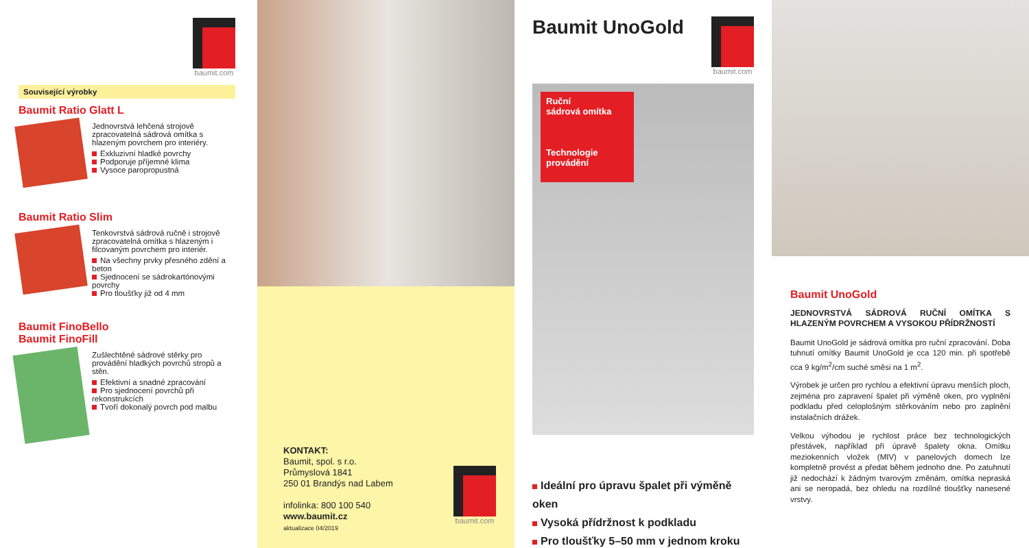baumit.com
Související výrobky
Baumit Ratio Glatt L
Jednovrstvá lehčená strojově zpracovatelná sádrová omítka s hlazeným povrchem pro interiéry.
Exkluzivní hladké povrchy
Podporuje příjemné klima
Vysoce paropropustná
Baumit Ratio Slim
Tenkovrstvá sádrová ručně i strojově zpracovatelná omítka s hlazeným i filcovaným povrchem pro interiér.
Na všechny prvky přesného zdění a beton
Sjednocení se sádrokartónovými povrchy
Pro tloušťky již od 4 mm
Baumit FinoBello
Baumit FinoFill
Zušlechtěné sádrové stěrky pro provádění hladkých povrchů stropů a stěn.
Efektivní a snadné zpracování
Pro sjednocení povrchů při rekonstrukcích
Tvoří dokonalý povrch pod malbu
KONTAKT:
Baumit, spol. s r.o.
Průmyslová 1841
250 01 Brandýs nad Labem
infolinka: 800 100 540
www.baumit.cz
aktualizace 04/2019
baumit.com
Baumit UnoGold
baumit.com
Ruční
sádrová omítka
Technologie
provádění
Ideální pro úpravu špalet při výměně oken
Vysoká přídržnost k podkladu
Pro tloušťky 5–50 mm v jednom kroku
Baumit UnoGold
JEDNOVRSTVÁ SÁDROVÁ RUČNÍ OMÍTKA S HLAZENÝM POVRCHEM A VYSOKOU PŘÍDRŽNOSTÍ
Baumit UnoGold je sádrová omítka pro ruční zpracování. Doba tuhnutí omítky Baumit UnoGold je cca 120 min. při spotřebě cca 9 kg/m<sup>2</sup>/cm suché směsi na 1 m<sup>2</sup>.
Výrobek je určen pro rychlou a efektivní úpravu menších ploch, zejména pro zapravení špalet při výměně oken, pro vyplnění podkladu před celoplošným stěrkováním nebo pro zaplnění instalačních drážek.
Velkou výhodou je rychlost práce bez technologických přestávek, například při úpravě špalety okna. Omítku meziokenních vložek (MIV) v panelových domech lze kompletně provést a předat během jednoho dne. Po zatuhnutí již nedochází k žádným tvarovým změnám, omítka nepraská ani se neropadá, bez ohledu na rozdílné tloušťky nanesené vrstvy.